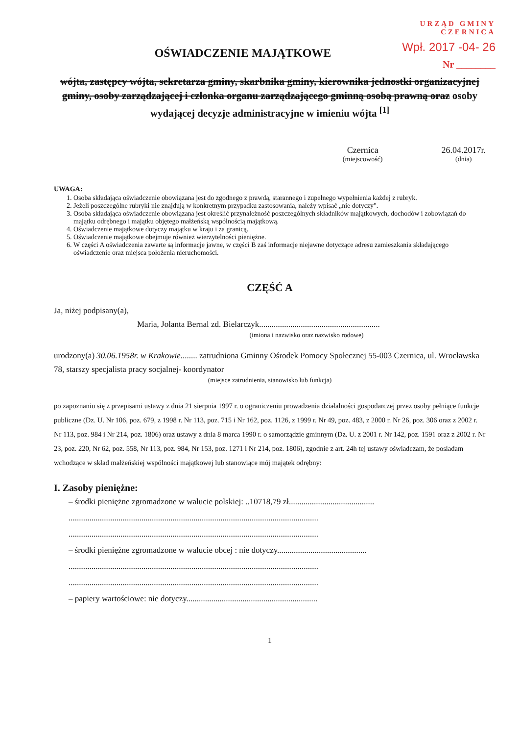URZĄD GMINY
CZERNICA
Wpł. 2017 -04- 26
Nr ________
OŚWIADCZENIE MAJĄTKOWE
wójta, zastępcy wójta, sekretarza gminy, skarbnika gminy, kierownika jednostki organizacyjnej gminy, osoby zarządzającej i członka organu zarządzającego gminną osobą prawną oraz osoby wydającej decyzje administracyjne w imieniu wójta <sup>[1]</sup>
Czernica
(miejscowość)
26.04.2017r.
(dnia)
UWAGA:
1. Osoba składająca oświadczenie obowiązana jest do zgodnego z prawdą, starannego i zupełnego wypełnienia każdej z rubryk.
2. Jeżeli poszczególne rubryki nie znajdują w konkretnym przypadku zastosowania, należy wpisać „nie dotyczy".
3. Osoba składająca oświadczenie obowiązana jest określić przynależność poszczególnych składników majątkowych, dochodów i zobowiązań do majątku odrębnego i majątku objętego małżeńską wspólnością majątkową.
4. Oświadczenie majątkowe dotyczy majątku w kraju i za granicą.
5. Oświadczenie majątkowe obejmuje również wierzytelności pieniężne.
6. W części A oświadczenia zawarte są informacje jawne, w części B zaś informacje niejawne dotyczące adresu zamieszkania składającego oświadczenie oraz miejsca położenia nieruchomości.
CZĘŚĆ A
Ja, niżej podpisany(a),
Maria, Jolanta Bernal zd. Bielarczyk..........................................................
(imiona i nazwisko oraz nazwisko rodowe)
urodzony(a) 30.06.1958r. w Krakowie........ zatrudniona Gminny Ośrodek Pomocy Społecznej 55-003 Czernica, ul. Wrocławska 78, starszy specjalista pracy socjalnej- koordynator
(miejsce zatrudnienia, stanowisko lub funkcja)
po zapoznaniu się z przepisami ustawy z dnia 21 sierpnia 1997 r. o ograniczeniu prowadzenia działalności gospodarczej przez osoby pełniące funkcje publiczne (Dz. U. Nr 106, poz. 679, z 1998 r. Nr 113, poz. 715 i Nr 162, poz. 1126, z 1999 r. Nr 49, poz. 483, z 2000 r. Nr 26, poz. 306 oraz z 2002 r. Nr 113, poz. 984 i Nr 214, poz. 1806) oraz ustawy z dnia 8 marca 1990 r. o samorządzie gminnym (Dz. U. z 2001 r. Nr 142, poz. 1591 oraz z 2002 r. Nr 23, poz. 220, Nr 62, poz. 558, Nr 113, poz. 984, Nr 153, poz. 1271 i Nr 214, poz. 1806), zgodnie z art. 24h tej ustawy oświadczam, że posiadam wchodzące w skład małżeńskiej wspólności majątkowej lub stanowiące mój majątek odrębny:
I. Zasoby pieniężne:
– środki pieniężne zgromadzone w walucie polskiej: ..10718,79 zł.........................................
........................................................................................................................
........................................................................................................................
– środki pieniężne zgromadzone w walucie obcej : nie dotyczy...........................................
........................................................................................................................
........................................................................................................................
– papiery wartościowe: nie dotyczy...............................................................
1